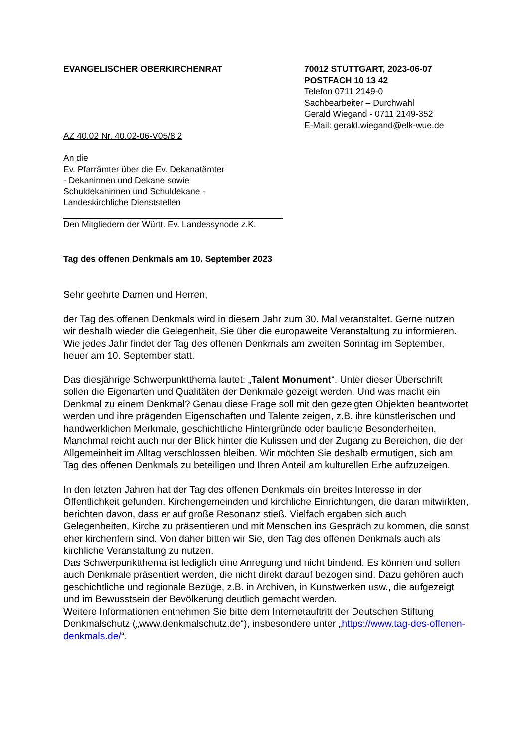EVANGELISCHER OBERKIRCHENRAT 70012 STUTTGART, 2023-06-07
POSTFACH 10 13 42
Telefon 0711 2149-0
Sachbearbeiter – Durchwahl
Gerald Wiegand - 0711 2149-352
E-Mail: gerald.wiegand@elk-wue.de
AZ 40.02 Nr. 40.02-06-V05/8.2
An die
Ev. Pfarrämter über die Ev. Dekanatämter
- Dekaninnen und Dekane sowie
Schuldekaninnen und Schuldekane -
Landeskirchliche Dienststellen
Den Mitgliedern der Württ. Ev. Landessynode z.K.
Tag des offenen Denkmals am 10. September 2023
Sehr geehrte Damen und Herren,
der Tag des offenen Denkmals wird in diesem Jahr zum 30. Mal veranstaltet. Gerne nutzen wir deshalb wieder die Gelegenheit, Sie über die europaweite Veranstaltung zu informieren. Wie jedes Jahr findet der Tag des offenen Denkmals am zweiten Sonntag im September, heuer am 10. September statt.
Das diesjährige Schwerpunktthema lautet: „Talent Monument“. Unter dieser Überschrift sollen die Eigenarten und Qualitäten der Denkmale gezeigt werden. Und was macht ein Denkmal zu einem Denkmal? Genau diese Frage soll mit den gezeigten Objekten beantwortet werden und ihre prägenden Eigenschaften und Talente zeigen, z.B. ihre künstlerischen und handwerklichen Merkmale, geschichtliche Hintergründe oder bauliche Besonderheiten.
Manchmal reicht auch nur der Blick hinter die Kulissen und der Zugang zu Bereichen, die der Allgemeinheit im Alltag verschlossen bleiben. Wir möchten Sie deshalb ermutigen, sich am Tag des offenen Denkmals zu beteiligen und Ihren Anteil am kulturellen Erbe aufzuzeigen.
In den letzten Jahren hat der Tag des offenen Denkmals ein breites Interesse in der Öffentlichkeit gefunden. Kirchengemeinden und kirchliche Einrichtungen, die daran mitwirkten, berichten davon, dass er auf große Resonanz stieß. Vielfach ergaben sich auch Gelegenheiten, Kirche zu präsentieren und mit Menschen ins Gespräch zu kommen, die sonst eher kirchenfern sind. Von daher bitten wir Sie, den Tag des offenen Denkmals auch als kirchliche Veranstaltung zu nutzen.
Das Schwerpunktthema ist lediglich eine Anregung und nicht bindend. Es können und sollen auch Denkmale präsentiert werden, die nicht direkt darauf bezogen sind. Dazu gehören auch geschichtliche und regionale Bezüge, z.B. in Archiven, in Kunstwerken usw., die aufgezeigt und im Bewusstsein der Bevölkerung deutlich gemacht werden.
Weitere Informationen entnehmen Sie bitte dem Internetauftritt der Deutschen Stiftung Denkmalschutz („www.denkmalschutz.de“), insbesondere unter „https://www.tag-des-offenen-denkmals.de/“.